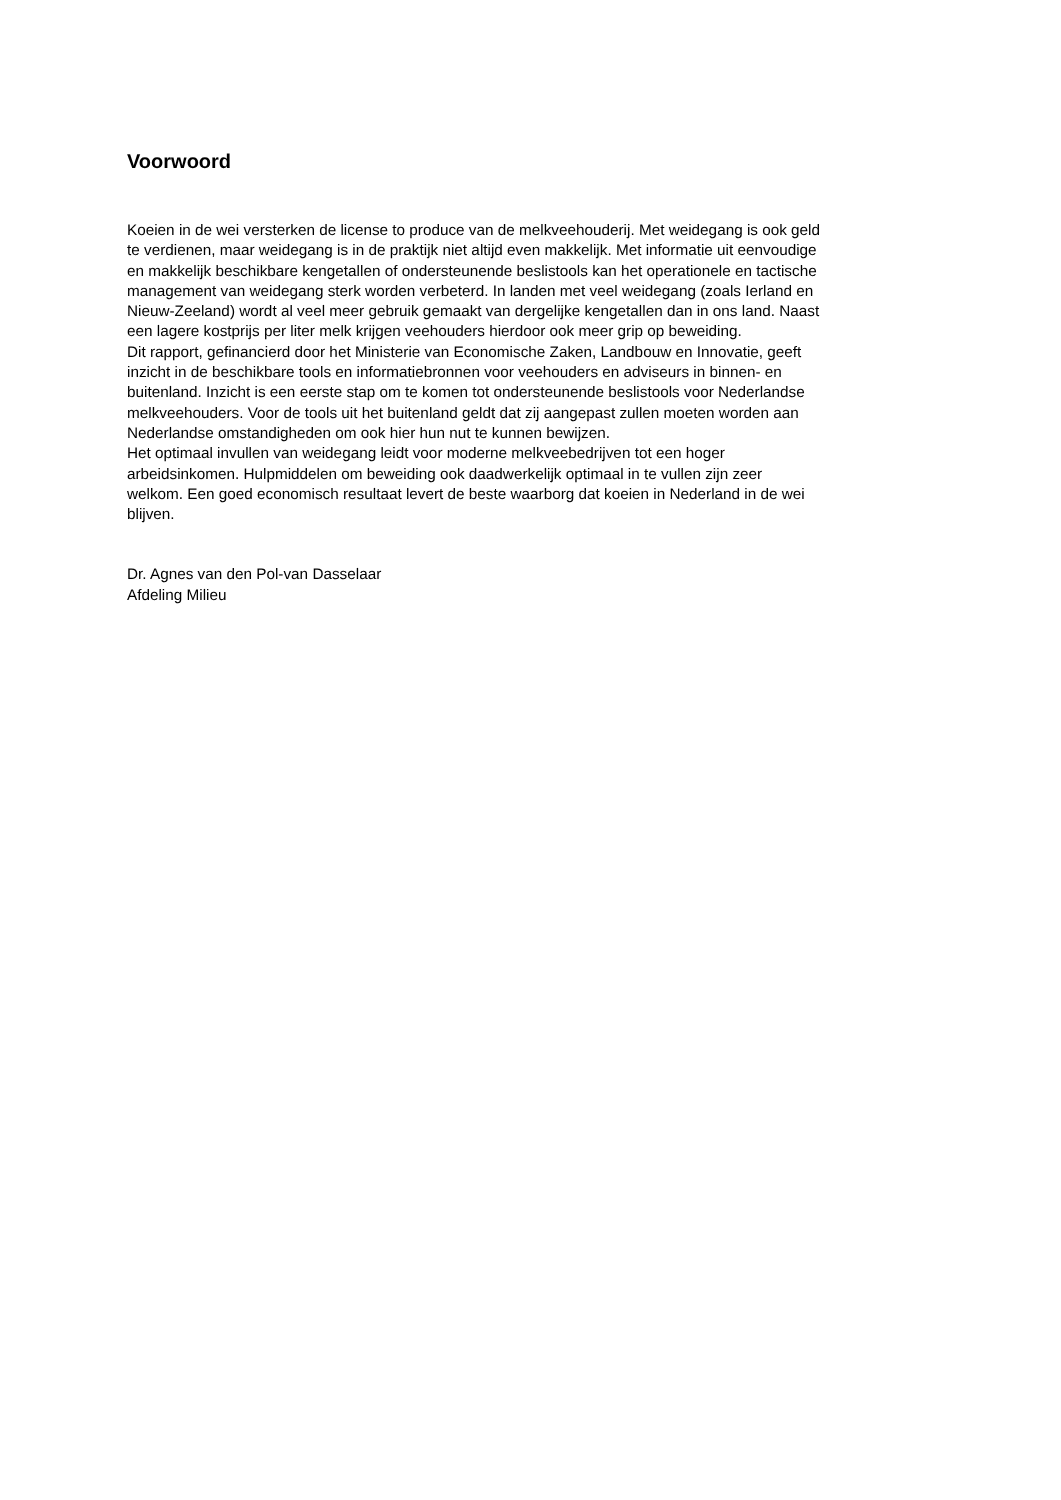Voorwoord
Koeien in de wei versterken de license to produce van de melkveehouderij. Met weidegang is ook geld
te verdienen, maar weidegang is in de praktijk niet altijd even makkelijk. Met informatie uit eenvoudige
en makkelijk beschikbare kengetallen of ondersteunende beslistools kan het operationele en tactische
management van weidegang sterk worden verbeterd. In landen met veel weidegang (zoals Ierland en
Nieuw-Zeeland) wordt al veel meer gebruik gemaakt van dergelijke kengetallen dan in ons land. Naast
een lagere kostprijs per liter melk krijgen veehouders hierdoor ook meer grip op beweiding.
Dit rapport, gefinancierd door het Ministerie van Economische Zaken, Landbouw en Innovatie, geeft
inzicht in de beschikbare tools en informatiebronnen voor veehouders en adviseurs in binnen- en
buitenland. Inzicht is een eerste stap om te komen tot ondersteunende beslistools voor Nederlandse
melkveehouders. Voor de tools uit het buitenland geldt dat zij aangepast zullen moeten worden aan
Nederlandse omstandigheden om ook hier hun nut te kunnen bewijzen.
Het optimaal invullen van weidegang leidt voor moderne melkveebedrijven tot een hoger
arbeidsinkomen. Hulpmiddelen om beweiding ook daadwerkelijk optimaal in te vullen zijn zeer
welkom. Een goed economisch resultaat levert de beste waarborg dat koeien in Nederland in de wei
blijven.
Dr. Agnes van den Pol-van Dasselaar
Afdeling Milieu